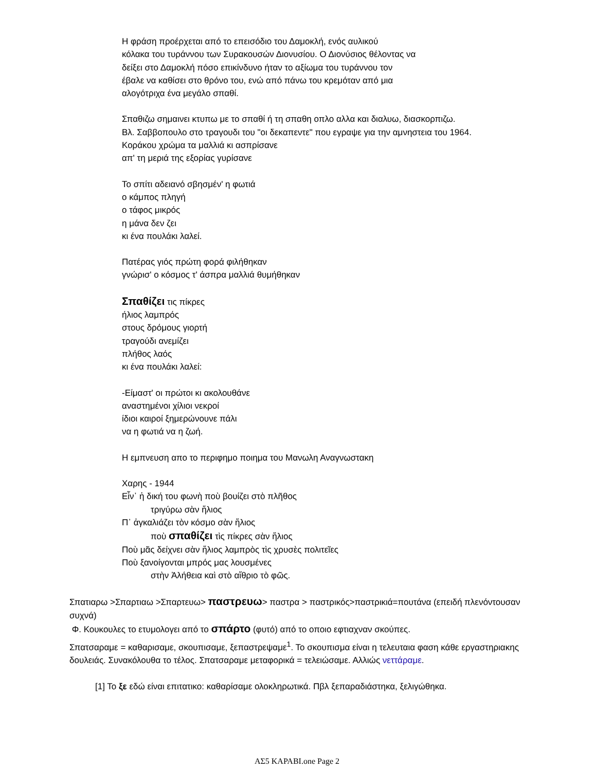Η φράση προέρχεται από το επεισόδιο του Δαμοκλή, ενός αυλικού
κόλακα του τυράννου των Συρακουσών Διονυσίου. Ο Διονύσιος θέλοντας να
δείξει στο Δαμοκλή πόσο επικίνδυνο ήταν το αξίωμα του τυράννου τον
έβαλε να καθίσει στο θρόνο του, ενώ από πάνω του κρεμόταν από μια
αλογότριχα ένα μεγάλο σπαθί.
Σπαθιζω σημαινει κτυπω με το σπαθί ή τη σπαθη οπλο αλλα και διαλυω, διασκορπιζω.
Βλ. Σαββοπουλο στο τραγουδι του "οι δεκαπεντε" που εγραψε για την αμνηστεια του 1964.
Κοράκου χρώμα τα μαλλιά κι ασπρίσανε
απ' τη μεριά της εξορίας γυρίσανε
Το σπίτι αδειανό σβησμέν' η φωτιά
ο κάμπος πληγή
ο τάφος μικρός
η μάνα δεν ζει
κι ένα πουλάκι λαλεί.
Πατέρας γιός πρώτη φορά φιλήθηκαν
γνώρισ' ο κόσμος τ' άσπρα μαλλιά θυμήθηκαν
Σπαθίζει τις πίκρες
ήλιος λαμπρός
στους δρόμους γιορτή
τραγούδι ανεμίζει
πλήθος λαός
κι ένα πουλάκι λαλεί:
-Είμαστ' οι πρώτοι κι ακολουθάνε
αναστημένοι χίλιοι νεκροί
ίδιοι καιροί ξημερώνουνε πάλι
να η φωτιά να η ζωή.
Η εμπνευση απο το περιφημο ποιημα του Μανωλη Αναγνωστακη
Χαρης - 1944
Εἶν᾽ ἡ δική του φωνὴ ποὺ βουίζει στὸ πλῆθος
τριγύρω σὰν ἥλιος
Π᾽ ἀγκαλιάζει τὸν κόσμο σὰν ἥλιος
ποὺ σπαθίζει τὶς πίκρες σὰν ἥλιος
Ποὺ μᾶς δείχνει σὰν ἥλιος λαμπρὸς τὶς χρυσὲς πολιτεῖες
Ποὺ ξανοίγονται μπρός μας λουσμένες
στὴν Ἀλήθεια καὶ στὸ αἴθριο τὸ φῶς.
Σπατιαρω >Σπαρτιαω >Σπαρτευω> παστρευω> παστρα > παστρικός>παστρικιά=πουτάνα (επειδή πλενόντουσαν συχνά)
Φ. Κουκουλες το ετυμολογει από το σπάρτο (φυτό) από το οποιο εφτιαχναν σκούπες.
Σπατσαραμε = καθαρισαμε, σκουπισαμε, ξεπαστρεψαμε<sup>1</sup>. Το σκουπισμα είναι η τελευταια φαση κάθε εργαστηριακης δουλειάς. Συνακόλουθα το τέλος. Σπατσαραμε μεταφορικά = τελειώσαμε. Αλλιώς νεττάραμε.
[1] Το ξε εδώ είναι επιτατικο: καθαρίσαμε ολοκληρωτικά. Πβλ ξεπαραδιάστηκα, ξελιγώθηκα.
ΑΣ5 ΚΑΡΑΒΙ.one Page 2